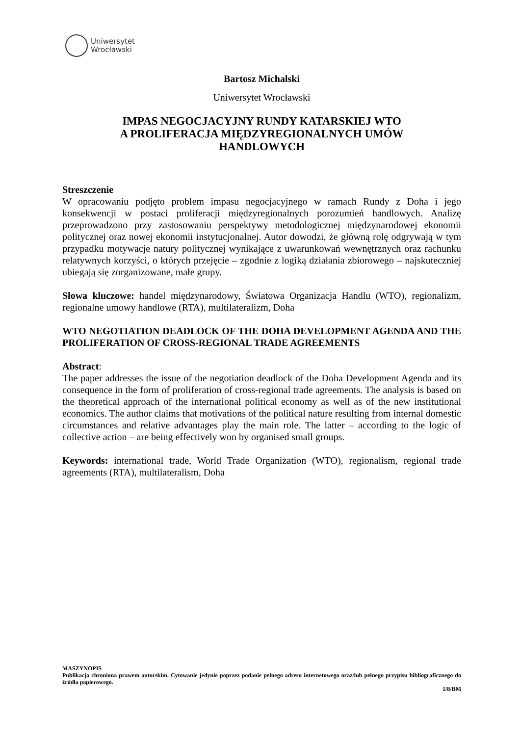Uniwersytet
Wrocławski
Bartosz Michalski
Uniwersytet Wrocławski
IMPAS NEGOCJACYJNY RUNDY KATARSKIEJ WTO
A PROLIFERACJA MIĘDZYREGIONALNYCH UMÓW
HANDLOWYCH
Streszczenie
W opracowaniu podjęto problem impasu negocjacyjnego w ramach Rundy z Doha i jego konsekwencji w postaci proliferacji międzyregionalnych porozumień handlowych. Analizę przeprowadzono przy zastosowaniu perspektywy metodologicznej międzynarodowej ekonomii politycznej oraz nowej ekonomii instytucjonalnej. Autor dowodzi, że główną rolę odgrywają w tym przypadku motywacje natury politycznej wynikające z uwarunkowań wewnętrznych oraz rachunku relatywnych korzyści, o których przejęcie – zgodnie z logiką działania zbiorowego – najskuteczniej ubiegają się zorganizowane, małe grupy.
Słowa kluczowe: handel międzynarodowy, Światowa Organizacja Handlu (WTO), regionalizm, regionalne umowy handlowe (RTA), multilateralizm, Doha
WTO NEGOTIATION DEADLOCK OF THE DOHA DEVELOPMENT AGENDA AND THE PROLIFERATION OF CROSS-REGIONAL TRADE AGREEMENTS
Abstract:
The paper addresses the issue of the negotiation deadlock of the Doha Development Agenda and its consequence in the form of proliferation of cross-regional trade agreements. The analysis is based on the theoretical approach of the international political economy as well as of the new institutional economics. The author claims that motivations of the political nature resulting from internal domestic circumstances and relative advantages play the main role. The latter – according to the logic of collective action – are being effectively won by organised small groups.
Keywords: international trade, World Trade Organization (WTO), regionalism, regional trade agreements (RTA), multilateralism, Doha
MASZYNOPIS
Publikacja chroniona prawem autorskim. Cytowanie jedynie poprzez podanie pełnego adresu internetowego oraz/lub pełnego przypisu bibliograficznego do źródła papierowego.
1/8/BM